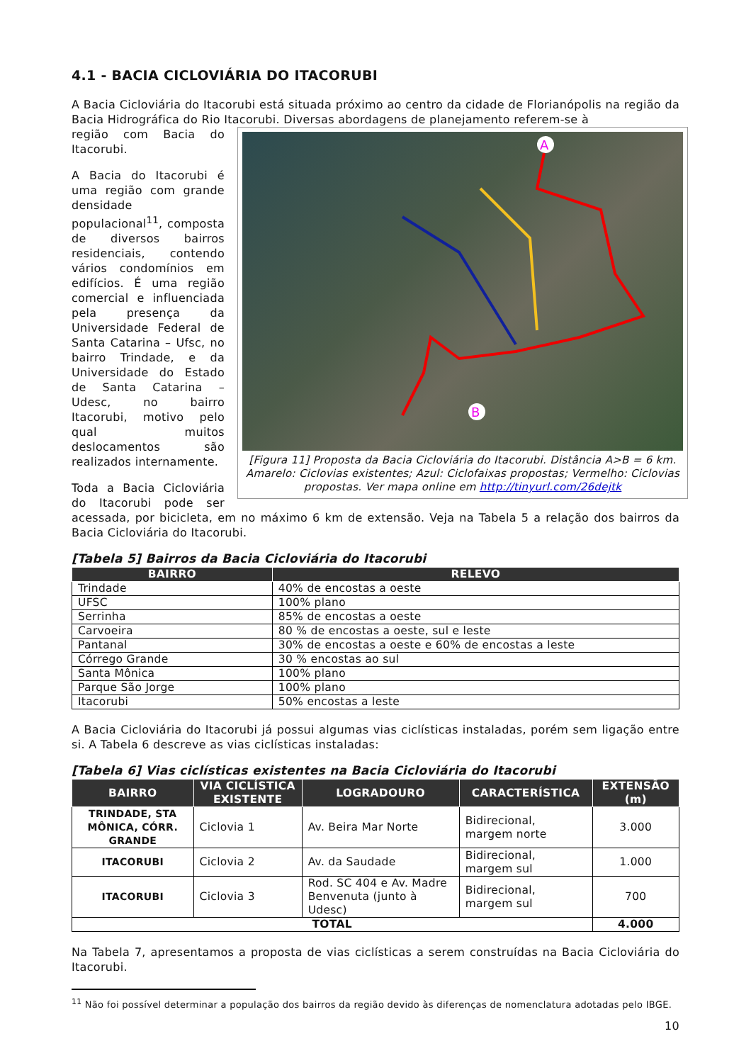4.1 - BACIA CICLOVIÁRIA DO ITACORUBI
A Bacia Cicloviária do Itacorubi está situada próximo ao centro da cidade de Florianópolis na região da Bacia Hidrográfica do Rio Itacorubi. Diversas abordagens de planejamento referem-se à
A
B
[Figura 11] Proposta da Bacia Cicloviária do Itacorubi. Distância A>B = 6 km. Amarelo: Ciclovias existentes; Azul: Ciclofaixas propostas; Vermelho: Ciclovias propostas. Ver mapa online em http://tinyurl.com/26dejtk
região com Bacia do Itacorubi.
A Bacia do Itacorubi é uma região com grande densidade populacional<sup>11</sup>, composta de diversos bairros residenciais, contendo vários condomínios em edifícios. É uma região comercial e influenciada pela presença da Universidade Federal de Santa Catarina – Ufsc, no bairro Trindade, e da Universidade do Estado de Santa Catarina – Udesc, no bairro Itacorubi, motivo pelo qual muitos deslocamentos são realizados internamente.
Toda a Bacia Cicloviária do Itacorubi pode ser acessada, por bicicleta, em no máximo 6 km de extensão. Veja na Tabela 5 a relação dos bairros da Bacia Cicloviária do Itacorubi.
[Tabela 5] Bairros da Bacia Cicloviária do Itacorubi
| BAIRRO | RELEVO |
| --- | --- |
| Trindade | 40% de encostas a oeste |
| UFSC | 100% plano |
| Serrinha | 85% de encostas a oeste |
| Carvoeira | 80 % de encostas a oeste, sul e leste |
| Pantanal | 30% de encostas a oeste e 60% de encostas a leste |
| Córrego Grande | 30 % encostas ao sul |
| Santa Mônica | 100% plano |
| Parque São Jorge | 100% plano |
| Itacorubi | 50% encostas a leste |
A Bacia Cicloviária do Itacorubi já possui algumas vias ciclísticas instaladas, porém sem ligação entre si. A Tabela 6 descreve as vias ciclísticas instaladas:
[Tabela 6] Vias ciclísticas existentes na Bacia Cicloviária do Itacorubi
| BAIRRO | VIA CICLÍSTICA EXISTENTE | LOGRADOURO | CARACTERÍSTICA | EXTENSÃO (m) |
| --- | --- | --- | --- | --- |
| TRINDADE, STA MÔNICA, CÓRR. GRANDE | Ciclovia 1 | Av. Beira Mar Norte | Bidirecional, margem norte | 3.000 |
| ITACORUBI | Ciclovia 2 | Av. da Saudade | Bidirecional, margem sul | 1.000 |
| ITACORUBI | Ciclovia 3 | Rod. SC 404 e Av. Madre Benvenuta (junto à Udesc) | Bidirecional, margem sul | 700 |
| TOTAL | | | | 4.000 |
Na Tabela 7, apresentamos a proposta de vias ciclísticas a serem construídas na Bacia Cicloviária do Itacorubi.
<sup>11</sup> Não foi possível determinar a população dos bairros da região devido às diferenças de nomenclatura adotadas pelo IBGE.
10